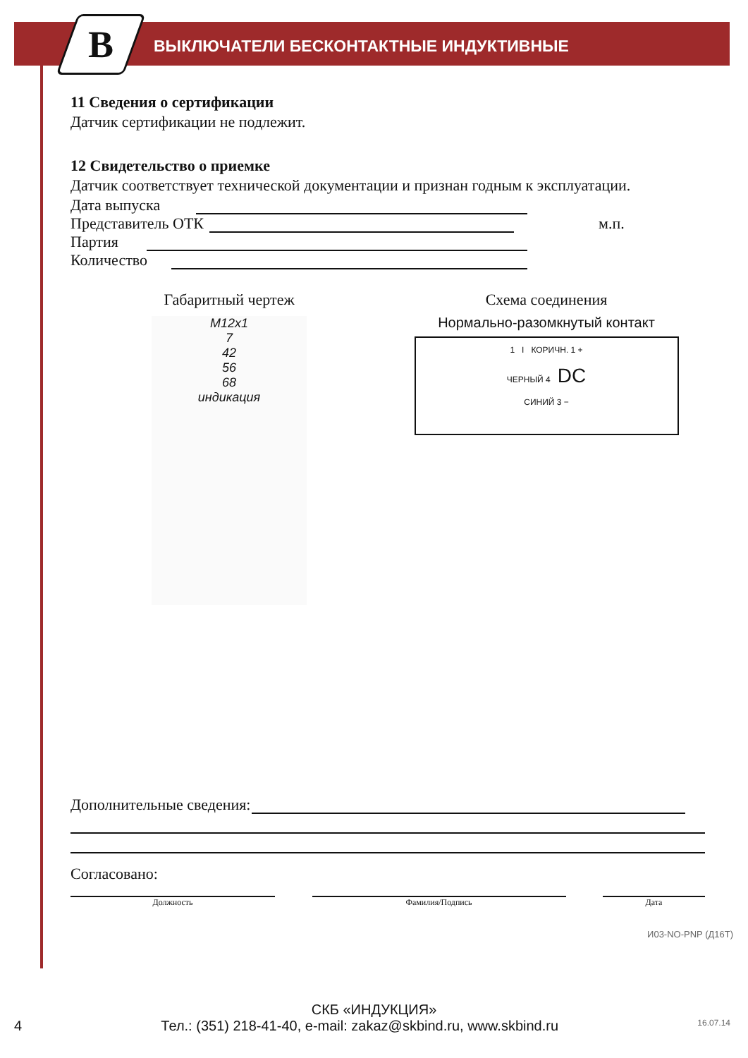B
ВЫКЛЮЧАТЕЛИ БЕСКОНТАКТНЫЕ ИНДУКТИВНЫЕ
11 Сведения о сертификации
Датчик сертификации не подлежит.
12 Свидетельство о приемке
Датчик соответствует технической документации и признан годным к эксплуатации.
Дата выпуска
Представитель ОТК м.п.
Партия
Количество
Габаритный чертеж
M12x1
7
42
56
68
индикация
Схема соединения
Нормально-разомкнутый контакт
1 I КОРИЧН. 1 +
ЧЕРНЫЙ 4 DC
СИНИЙ 3 −
Дополнительные сведения:
Согласовано:
Должность Фамилия/Подпись Дата
И03-NO-PNP (Д16Т)
СКБ «ИНДУКЦИЯ»
4 Тел.: (351) 218-41-40, e-mail: zakaz@skbind.ru, www.skbind.ru 16.07.14